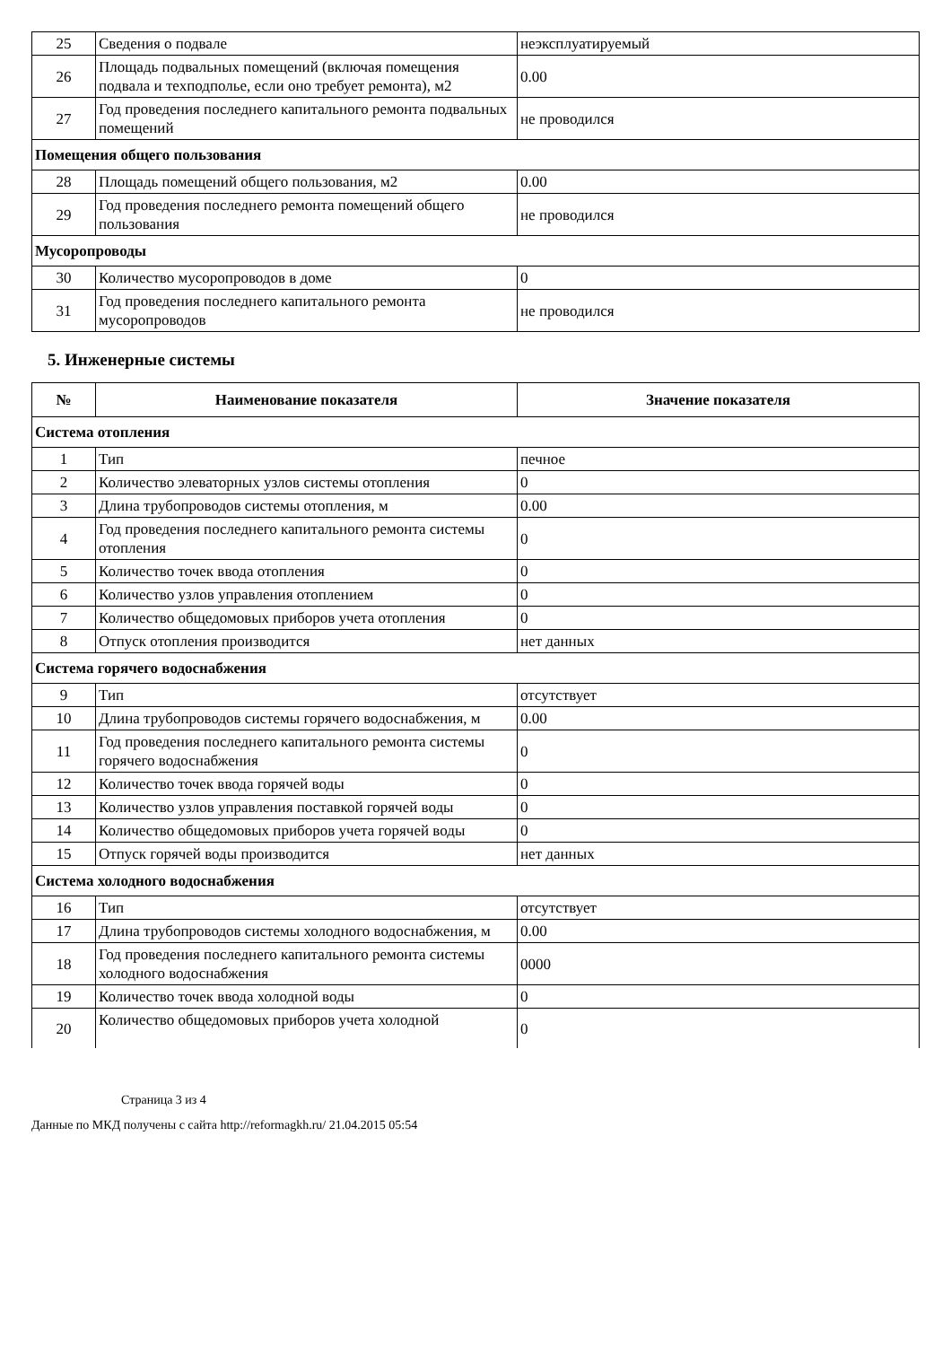| 25 | Сведения о подвале | неэксплуатируемый |
| 26 | Площадь подвальных помещений (включая помещения подвала и техподполье, если оно требует ремонта), м2 | 0.00 |
| 27 | Год проведения последнего капитального ремонта подвальных помещений | не проводился |
| Помещения общего пользования | | |
| 28 | Площадь помещений общего пользования, м2 | 0.00 |
| 29 | Год проведения последнего ремонта помещений общего пользования | не проводился |
| Мусоропроводы | | |
| 30 | Количество мусоропроводов в доме | 0 |
| 31 | Год проведения последнего капитального ремонта мусоропроводов | не проводился |
5. Инженерные системы
| № | Наименование показателя | Значение показателя |
| --- | --- | --- |
| Система отопления | | |
| 1 | Тип | печное |
| 2 | Количество элеваторных узлов системы отопления | 0 |
| 3 | Длина трубопроводов системы отопления, м | 0.00 |
| 4 | Год проведения последнего капитального ремонта системы отопления | 0 |
| 5 | Количество точек ввода отопления | 0 |
| 6 | Количество узлов управления отоплением | 0 |
| 7 | Количество общедомовых приборов учета отопления | 0 |
| 8 | Отпуск отопления производится | нет данных |
| Система горячего водоснабжения | | |
| 9 | Тип | отсутствует |
| 10 | Длина трубопроводов системы горячего водоснабжения, м | 0.00 |
| 11 | Год проведения последнего капитального ремонта системы горячего водоснабжения | 0 |
| 12 | Количество точек ввода горячей воды | 0 |
| 13 | Количество узлов управления поставкой горячей воды | 0 |
| 14 | Количество общедомовых приборов учета горячей воды | 0 |
| 15 | Отпуск горячей воды производится | нет данных |
| Система холодного водоснабжения | | |
| 16 | Тип | отсутствует |
| 17 | Длина трубопроводов системы холодного водоснабжения, м | 0.00 |
| 18 | Год проведения последнего капитального ремонта системы холодного водоснабжения | 0000 |
| 19 | Количество точек ввода холодной воды | 0 |
| 20 | Количество общедомовых приборов учета холодной | 0 |
Страница 3 из 4
Данные по МКД получены с сайта http://reformagkh.ru/ 21.04.2015 05:54